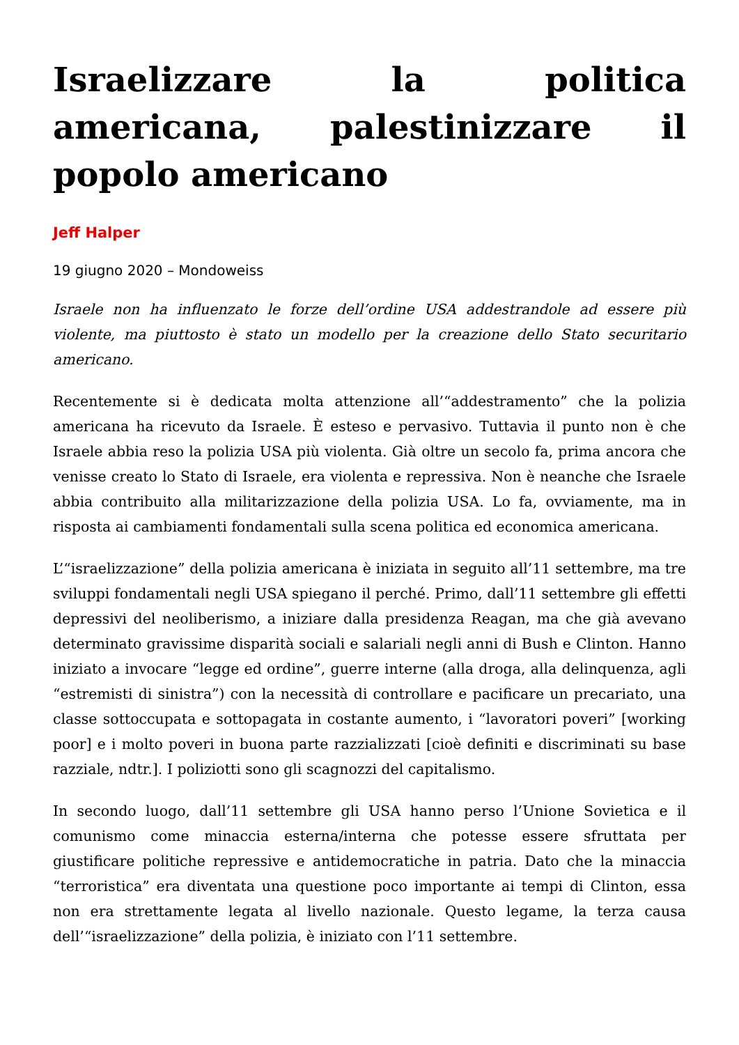Israelizzare la politica americana, palestinizzare il popolo americano
Jeff Halper
19 giugno 2020 – Mondoweiss
Israele non ha influenzato le forze dell’ordine USA addestrandole ad essere più violente, ma piuttosto è stato un modello per la creazione dello Stato securitario americano.
Recentemente si è dedicata molta attenzione all’“addestramento” che la polizia americana ha ricevuto da Israele. È esteso e pervasivo. Tuttavia il punto non è che Israele abbia reso la polizia USA più violenta. Già oltre un secolo fa, prima ancora che venisse creato lo Stato di Israele, era violenta e repressiva. Non è neanche che Israele abbia contribuito alla militarizzazione della polizia USA. Lo fa, ovviamente, ma in risposta ai cambiamenti fondamentali sulla scena politica ed economica americana.
L’“israelizzazione” della polizia americana è iniziata in seguito all’11 settembre, ma tre sviluppi fondamentali negli USA spiegano il perché. Primo, dall’11 settembre gli effetti depressivi del neoliberismo, a iniziare dalla presidenza Reagan, ma che già avevano determinato gravissime disparità sociali e salariali negli anni di Bush e Clinton. Hanno iniziato a invocare “legge ed ordine”, guerre interne (alla droga, alla delinquenza, agli “estremisti di sinistra”) con la necessità di controllare e pacificare un precariato, una classe sottoccupata e sottopagata in costante aumento, i “lavoratori poveri” [working poor] e i molto poveri in buona parte razzializzati [cioè definiti e discriminati su base razziale, ndtr.]. I poliziotti sono gli scagnozzi del capitalismo.
In secondo luogo, dall’11 settembre gli USA hanno perso l’Unione Sovietica e il comunismo come minaccia esterna/interna che potesse essere sfruttata per giustificare politiche repressive e antidemocratiche in patria. Dato che la minaccia “terroristica” era diventata una questione poco importante ai tempi di Clinton, essa non era strettamente legata al livello nazionale. Questo legame, la terza causa dell’“israelizzazione” della polizia, è iniziato con l’11 settembre.